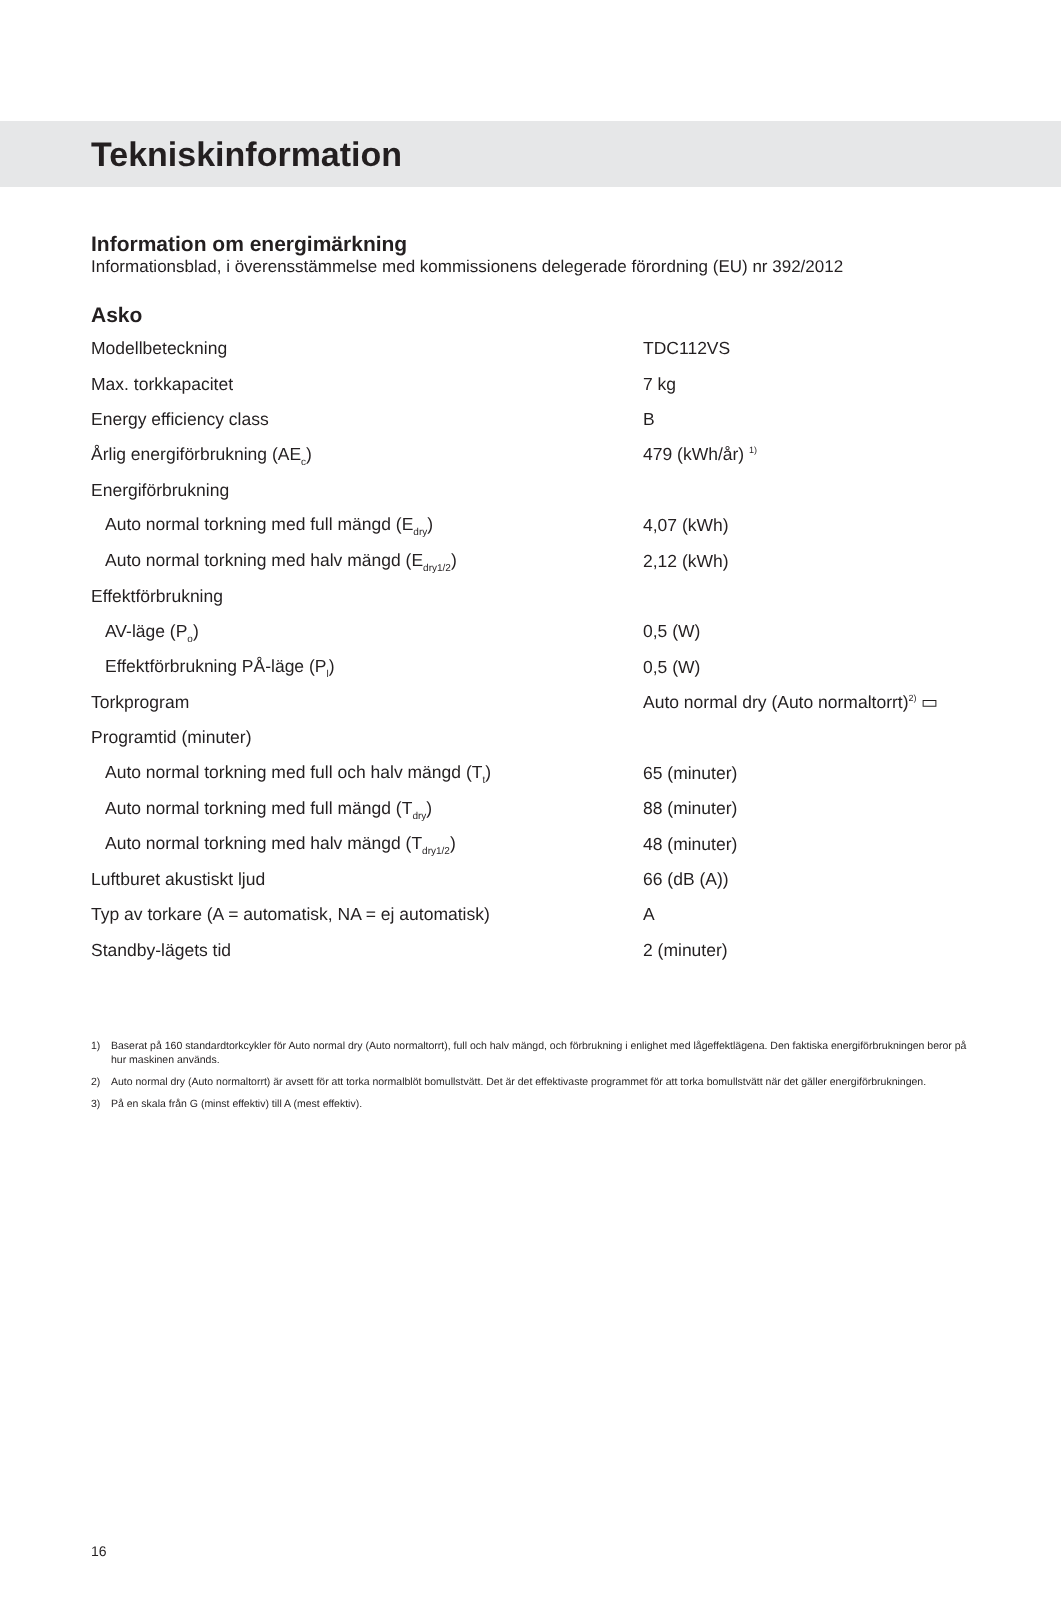Tekniskinformation
Information om energimärkning
Informationsblad, i överensstämmelse med kommissionens delegerade förordning (EU) nr 392/2012
Asko
| Modellbeteckning | TDC112VS |
| Max. torkkapacitet | 7 kg |
| Energy efficiency class | B |
| Årlig energiförbrukning (AE<sub>c</sub>) | 479 (kWh/år) <sup>1)</sup> |
| Energiförbrukning | |
| Auto normal torkning med full mängd (E<sub>dry</sub>) | 4,07 (kWh) |
| Auto normal torkning med halv mängd (E<sub>dry1/2</sub>) | 2,12 (kWh) |
| Effektförbrukning | |
| AV-läge (P<sub>o</sub>) | 0,5 (W) |
| Effektförbrukning PÅ-läge (P<sub>l</sub>) | 0,5 (W) |
| Torkprogram | Auto normal dry (Auto normaltorrt)<sup>2)</sup> ▭ |
| Programtid (minuter) | |
| Auto normal torkning med full och halv mängd (T<sub>t</sub>) | 65 (minuter) |
| Auto normal torkning med full mängd (T<sub>dry</sub>) | 88 (minuter) |
| Auto normal torkning med halv mängd (T<sub>dry1/2</sub>) | 48 (minuter) |
| Luftburet akustiskt ljud | 66 (dB (A)) |
| Typ av torkare (A = automatisk, NA = ej automatisk) | A |
| Standby-lägets tid | 2 (minuter) |
1) Baserat på 160 standardtorkcykler för Auto normal dry (Auto normaltorrt), full och halv mängd, och förbrukning i enlighet med lågeffektlägena. Den faktiska energiförbrukningen beror på hur maskinen används.
2) Auto normal dry (Auto normaltorrt) är avsett för att torka normalblöt bomullstvätt. Det är det effektivaste programmet för att torka bomullstvätt när det gäller energiförbrukningen.
3) På en skala från G (minst effektiv) till A (mest effektiv).
16